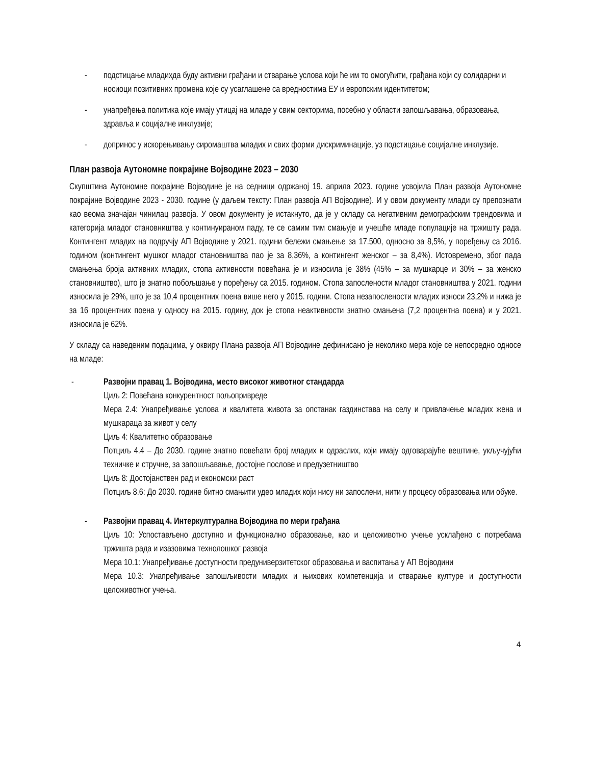- подстицање младихда буду активни грађани и стварање услова који ће им то омогућити, грађана који су солидарни и носиоци позитивних промена које су усаглашене са вредностима ЕУ и европским идентитетом;
- унапређења политика које имају утицај на младе у свим секторима, посебно у области запошљавања, образовања, здравља и социјалне инклузије;
- допринос у искорењивању сиромаштва младих и свих форми дискриминације, уз подстицање социјалне инклузије.
План развоја Аутономне покрајине Војводине 2023 – 2030
Скупштина Аутономне покрајине Војводине је на седници одржаној 19. априла 2023. године усвојила План развоја Аутономне покрајине Војводине 2023 - 2030. године (у даљем тексту: План развоја АП Војводине). И у овом документу млади су препознати као веома значајан чинилац развоја. У овом документу је истакнуто, да је у складу са негативним демографским трендовима и категорија младог становништва у континуираном паду, те се самим тим смањује и учешће младе популације на тржишту рада. Контингент младих на подручју АП Војводине у 2021. години бележи смањење за 17.500, односно за 8,5%, у поређењу са 2016. годином (контингент мушког младог становништва пао је за 8,36%, а контингент женског – за 8,4%). Истовремено, због пада смањења броја активних младих, стопа активности повећана је и износила је 38% (45% – за мушкарце и 30% – за женско становништво), што је знатно побољшање у поређењу са 2015. годином. Стопа запослености младог становништва у 2021. години износила је 29%, што је за 10,4 процентних поена више него у 2015. години. Стопа незапослености младих износи 23,2% и нижа је за 16 процентних поена у односу на 2015. годину, док је стопа неактивности знатно смањена (7,2 процентна поена) и у 2021. износила је 62%.
У складу са наведеним подацима, у оквиру Плана развоја АП Војводине дефинисано је неколико мера које се непосредно односе на младе:
- Развојни правац 1. Војводина, место високог животног стандарда
Циљ 2: Повећана конкурентност пољопривреде
Мера 2.4: Унапређивање услова и квалитета живота за опстанак газдинстава на селу и привлачење младих жена и мушкараца за живот у селу
Циљ 4: Квалитетно образовање
Потциљ 4.4 – До 2030. године знатно повећати број младих и одраслих, који имају одговарајуће вештине, укључујући техничке и стручне, за запошљавање, достојне послове и предузетништво
Циљ 8: Достојанствен рад и економски раст
Потциљ 8.6: До 2030. године битно смањити удео младих који нису ни запослени, нити у процесу образовања или обуке.
- Развојни правац 4. Интеркултурална Војводина по мери грађана
Циљ 10: Успостављено доступно и функционално образовање, као и целоживотно учење усклађено с потребама тржишта рада и изазовима технолошког развоја
Мера 10.1: Унапређивање доступности предуниверзитетског образовања и васпитања у АП Војводини
Мера 10.3: Унапређивање запошљивости младих и њихових компетенција и стварање културе и доступности целоживотног учења.
4